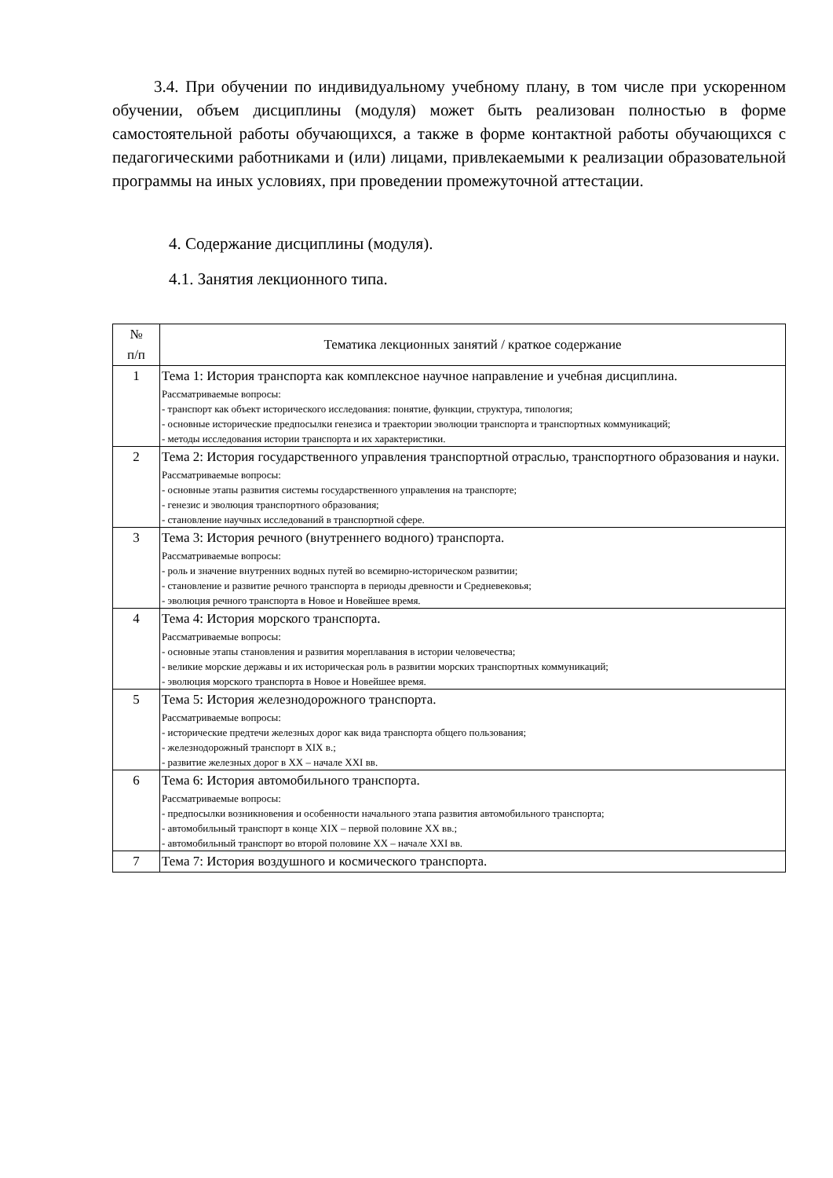3.4. При обучении по индивидуальному учебному плану, в том числе при ускоренном обучении, объем дисциплины (модуля) может быть реализован полностью в форме самостоятельной работы обучающихся, а также в форме контактной работы обучающихся с педагогическими работниками и (или) лицами, привлекаемыми к реализации образовательной программы на иных условиях, при проведении промежуточной аттестации.
4. Содержание дисциплины (модуля).
4.1. Занятия лекционного типа.
| № п/п | Тематика лекционных занятий / краткое содержание |
| --- | --- |
| 1 | Тема 1: История транспорта как комплексное научное направление и учебная дисциплина. Рассматриваемые вопросы: - транспорт как объект исторического исследования: понятие, функции, структура, типология; - основные исторические предпосылки генезиса и траектории эволюции транспорта и транспортных коммуникаций; - методы исследования истории транспорта и их характеристики. |
| 2 | Тема 2: История государственного управления транспортной отраслью, транспортного образования и науки. Рассматриваемые вопросы: - основные этапы развития системы государственного управления на транспорте; - генезис и эволюция транспортного образования; - становление научных исследований в транспортной сфере. |
| 3 | Тема 3: История речного (внутреннего водного) транспорта. Рассматриваемые вопросы: - роль и значение внутренних водных путей во всемирно-историческом развитии; - становление и развитие речного транспорта в периоды древности и Средневековья; - эволюция речного транспорта в Новое и Новейшее время. |
| 4 | Тема 4: История морского транспорта. Рассматриваемые вопросы: - основные этапы становления и развития мореплавания в истории человечества; - великие морские державы и их историческая роль в развитии морских транспортных коммуникаций; - эволюция морского транспорта в Новое и Новейшее время. |
| 5 | Тема 5: История железнодорожного транспорта. Рассматриваемые вопросы: - исторические предтечи железных дорог как вида транспорта общего пользования; - железнодорожный транспорт в XIX в.; - развитие железных дорог в XX – начале XXI вв. |
| 6 | Тема 6: История автомобильного транспорта. Рассматриваемые вопросы: - предпосылки возникновения и особенности начального этапа развития автомобильного транспорта; - автомобильный транспорт в конце XIX – первой половине XX вв.; - автомобильный транспорт во второй половине XX – начале XXI вв. |
| 7 | Тема 7: История воздушного и космического транспорта. |